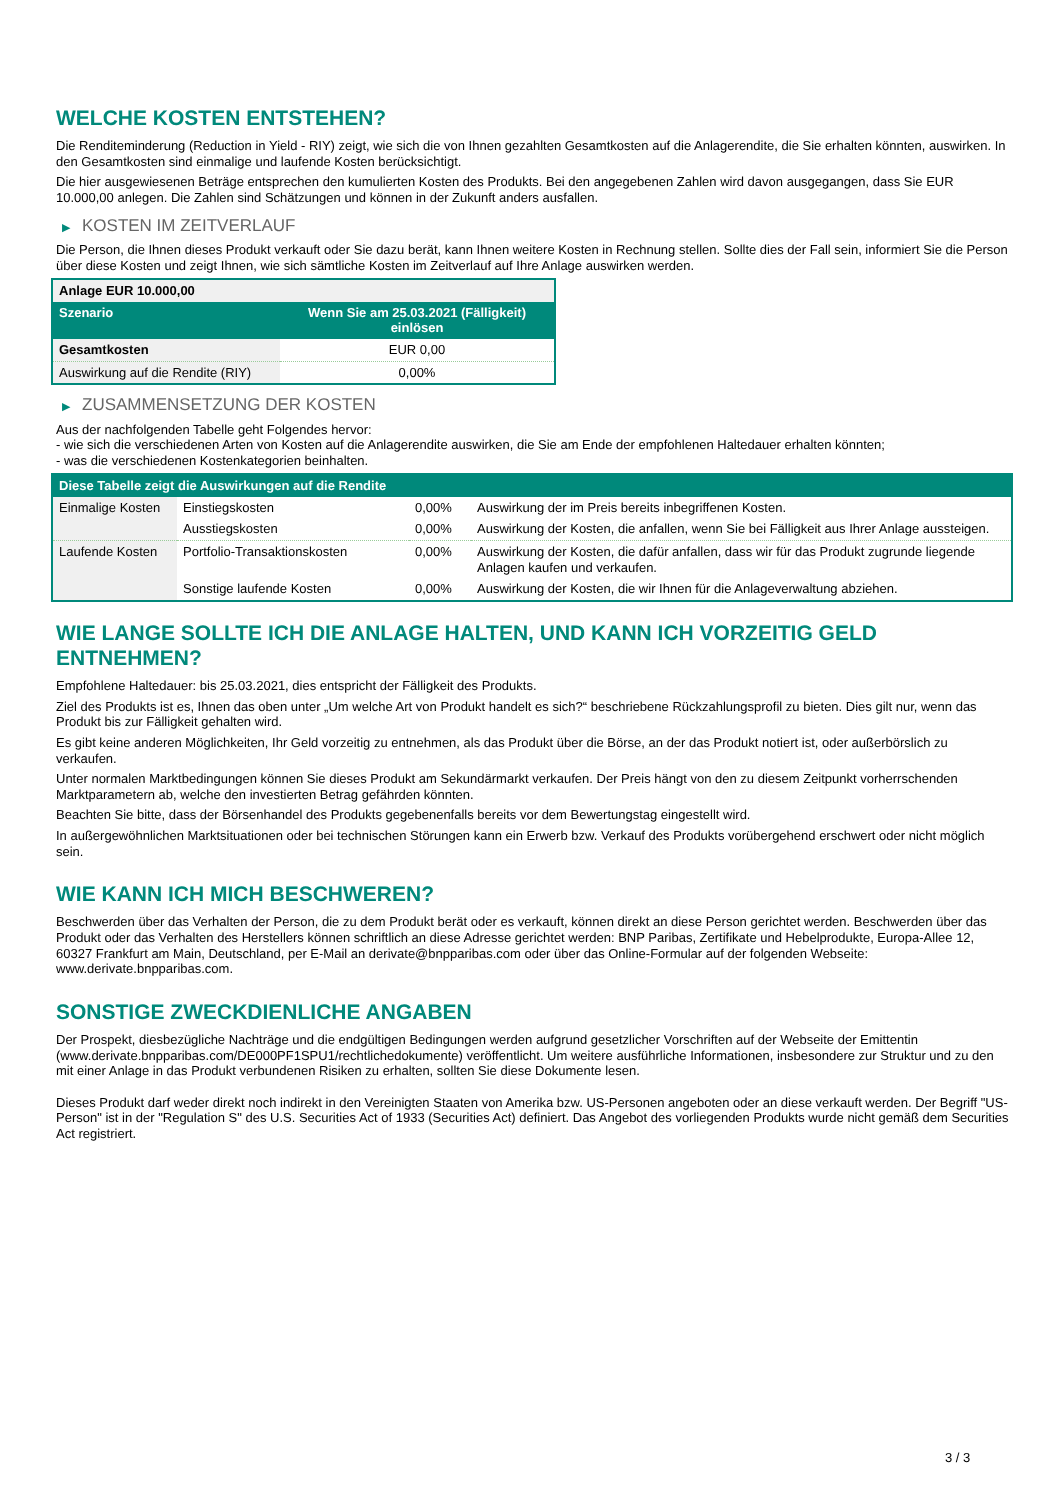WELCHE KOSTEN ENTSTEHEN?
Die Renditeminderung (Reduction in Yield - RIY) zeigt, wie sich die von Ihnen gezahlten Gesamtkosten auf die Anlagerendite, die Sie erhalten könnten, auswirken. In den Gesamtkosten sind einmalige und laufende Kosten berücksichtigt.
Die hier ausgewiesenen Beträge entsprechen den kumulierten Kosten des Produkts. Bei den angegebenen Zahlen wird davon ausgegangen, dass Sie EUR 10.000,00 anlegen. Die Zahlen sind Schätzungen und können in der Zukunft anders ausfallen.
▶ KOSTEN IM ZEITVERLAUF
Die Person, die Ihnen dieses Produkt verkauft oder Sie dazu berät, kann Ihnen weitere Kosten in Rechnung stellen. Sollte dies der Fall sein, informiert Sie die Person über diese Kosten und zeigt Ihnen, wie sich sämtliche Kosten im Zeitverlauf auf Ihre Anlage auswirken werden.
| Anlage EUR 10.000,00 | |
| --- | --- |
| Szenario | Wenn Sie am 25.03.2021 (Fälligkeit) einlösen |
| Gesamtkosten | EUR 0,00 |
| Auswirkung auf die Rendite (RIY) | 0,00% |
▶ ZUSAMMENSETZUNG DER KOSTEN
Aus der nachfolgenden Tabelle geht Folgendes hervor:
- wie sich die verschiedenen Arten von Kosten auf die Anlagerendite auswirken, die Sie am Ende der empfohlenen Haltedauer erhalten könnten;
- was die verschiedenen Kostenkategorien beinhalten.
| Diese Tabelle zeigt die Auswirkungen auf die Rendite | | | |
| Einmalige Kosten | Einstiegskosten | 0,00% | Auswirkung der im Preis bereits inbegriffenen Kosten. |
| | Ausstiegskosten | 0,00% | Auswirkung der Kosten, die anfallen, wenn Sie bei Fälligkeit aus Ihrer Anlage aussteigen. |
| Laufende Kosten | Portfolio-Transaktionskosten | 0,00% | Auswirkung der Kosten, die dafür anfallen, dass wir für das Produkt zugrunde liegende Anlagen kaufen und verkaufen. |
| | Sonstige laufende Kosten | 0,00% | Auswirkung der Kosten, die wir Ihnen für die Anlageverwaltung abziehen. |
WIE LANGE SOLLTE ICH DIE ANLAGE HALTEN, UND KANN ICH VORZEITIG GELD ENTNEHMEN?
Empfohlene Haltedauer: bis 25.03.2021, dies entspricht der Fälligkeit des Produkts.
Ziel des Produkts ist es, Ihnen das oben unter „Um welche Art von Produkt handelt es sich?“ beschriebene Rückzahlungsprofil zu bieten. Dies gilt nur, wenn das Produkt bis zur Fälligkeit gehalten wird.
Es gibt keine anderen Möglichkeiten, Ihr Geld vorzeitig zu entnehmen, als das Produkt über die Börse, an der das Produkt notiert ist, oder außerbörslich zu verkaufen.
Unter normalen Marktbedingungen können Sie dieses Produkt am Sekundärmarkt verkaufen. Der Preis hängt von den zu diesem Zeitpunkt vorherrschenden Marktparametern ab, welche den investierten Betrag gefährden könnten.
Beachten Sie bitte, dass der Börsenhandel des Produkts gegebenenfalls bereits vor dem Bewertungstag eingestellt wird.
In außergewöhnlichen Marktsituationen oder bei technischen Störungen kann ein Erwerb bzw. Verkauf des Produkts vorübergehend erschwert oder nicht möglich sein.
WIE KANN ICH MICH BESCHWEREN?
Beschwerden über das Verhalten der Person, die zu dem Produkt berät oder es verkauft, können direkt an diese Person gerichtet werden. Beschwerden über das Produkt oder das Verhalten des Herstellers können schriftlich an diese Adresse gerichtet werden: BNP Paribas, Zertifikate und Hebelprodukte, Europa-Allee 12, 60327 Frankfurt am Main, Deutschland, per E-Mail an derivate@bnpparibas.com oder über das Online-Formular auf der folgenden Webseite: www.derivate.bnpparibas.com.
SONSTIGE ZWECKDIENLICHE ANGABEN
Der Prospekt, diesbezügliche Nachträge und die endgültigen Bedingungen werden aufgrund gesetzlicher Vorschriften auf der Webseite der Emittentin (www.derivate.bnpparibas.com/DE000PF1SPU1/rechtlichedokumente) veröffentlicht. Um weitere ausführliche Informationen, insbesondere zur Struktur und zu den mit einer Anlage in das Produkt verbundenen Risiken zu erhalten, sollten Sie diese Dokumente lesen.
Dieses Produkt darf weder direkt noch indirekt in den Vereinigten Staaten von Amerika bzw. US-Personen angeboten oder an diese verkauft werden. Der Begriff "US-Person" ist in der "Regulation S" des U.S. Securities Act of 1933 (Securities Act) definiert. Das Angebot des vorliegenden Produkts wurde nicht gemäß dem Securities Act registriert.
3 / 3